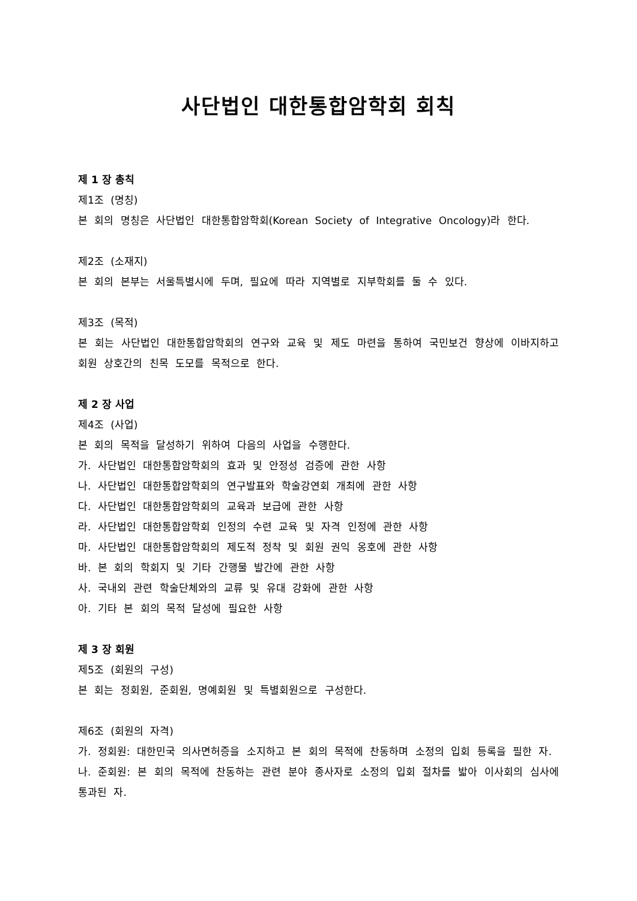사단법인 대한통합암학회 회칙
제 1 장 총칙
제1조 (명칭)
본 회의 명칭은 사단법인 대한통합암학회(Korean Society of Integrative Oncology)라 한다.
제2조 (소재지)
본 회의 본부는 서울특별시에 두며, 필요에 따라 지역별로 지부학회를 둘 수 있다.
제3조 (목적)
본 회는 사단법인 대한통합암학회의 연구와 교육 및 제도 마련을 통하여 국민보건 향상에 이바지하고 회원 상호간의 친목 도모를 목적으로 한다.
제 2 장 사업
제4조 (사업)
본 회의 목적을 달성하기 위하여 다음의 사업을 수행한다.
가. 사단법인 대한통합암학회의 효과 및 안정성 검증에 관한 사항
나. 사단법인 대한통합암학회의 연구발표와 학술강연회 개최에 관한 사항
다. 사단법인 대한통합암학회의 교육과 보급에 관한 사항
라. 사단법인 대한통합암학회 인정의 수련 교육 및 자격 인정에 관한 사항
마. 사단법인 대한통합암학회의 제도적 정착 및 회원 권익 옹호에 관한 사항
바. 본 회의 학회지 및 기타 간행물 발간에 관한 사항
사. 국내외 관련 학술단체와의 교류 및 유대 강화에 관한 사항
아. 기타 본 회의 목적 달성에 필요한 사항
제 3 장 회원
제5조 (회원의 구성)
본 회는 정회원, 준회원, 명예회원 및 특별회원으로 구성한다.
제6조 (회원의 자격)
가. 정회원: 대한민국 의사면허증을 소지하고 본 회의 목적에 찬동하며 소정의 입회 등록을 필한 자.
나. 준회원: 본 회의 목적에 찬동하는 관련 분야 종사자로 소정의 입회 절차를 밟아 이사회의 심사에 통과된 자.